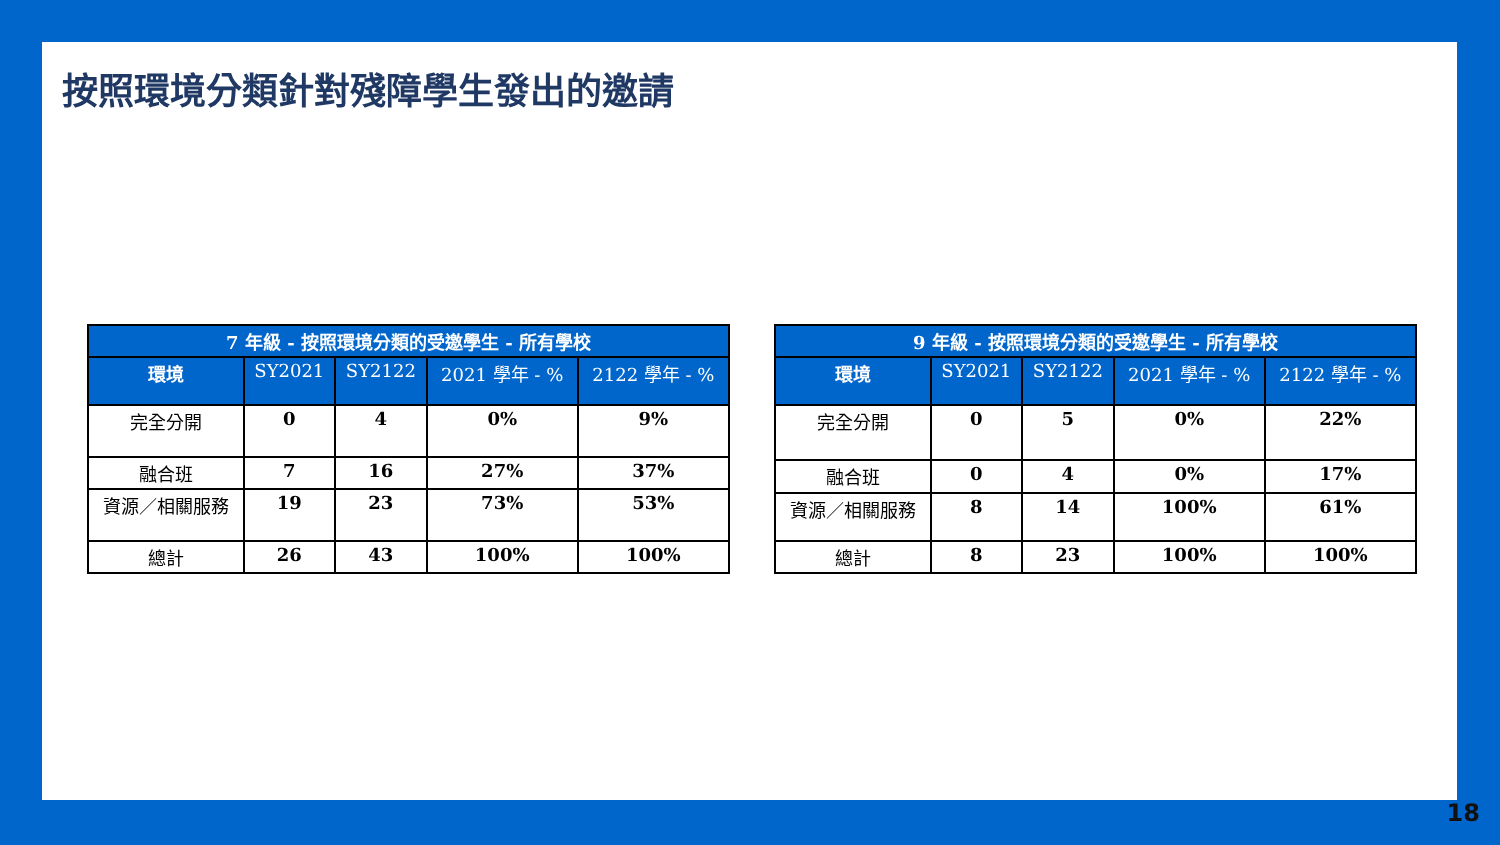按照環境分類針對殘障學生發出的邀請
| 7 年級 - 按照環境分類的受邀學生 - 所有學校 | | | | |
| --- | --- | --- | --- | --- |
| 環境 | SY2021 | SY2122 | 2021 學年 - % | 2122 學年 - % |
| 完全分開 | 0 | 4 | 0% | 9% |
| 融合班 | 7 | 16 | 27% | 37% |
| 資源／相關服務 | 19 | 23 | 73% | 53% |
| 總計 | 26 | 43 | 100% | 100% |
| 9 年級 - 按照環境分類的受邀學生 - 所有學校 | | | | |
| --- | --- | --- | --- | --- |
| 環境 | SY2021 | SY2122 | 2021 學年 - % | 2122 學年 - % |
| 完全分開 | 0 | 5 | 0% | 22% |
| 融合班 | 0 | 4 | 0% | 17% |
| 資源／相關服務 | 8 | 14 | 100% | 61% |
| 總計 | 8 | 23 | 100% | 100% |
18